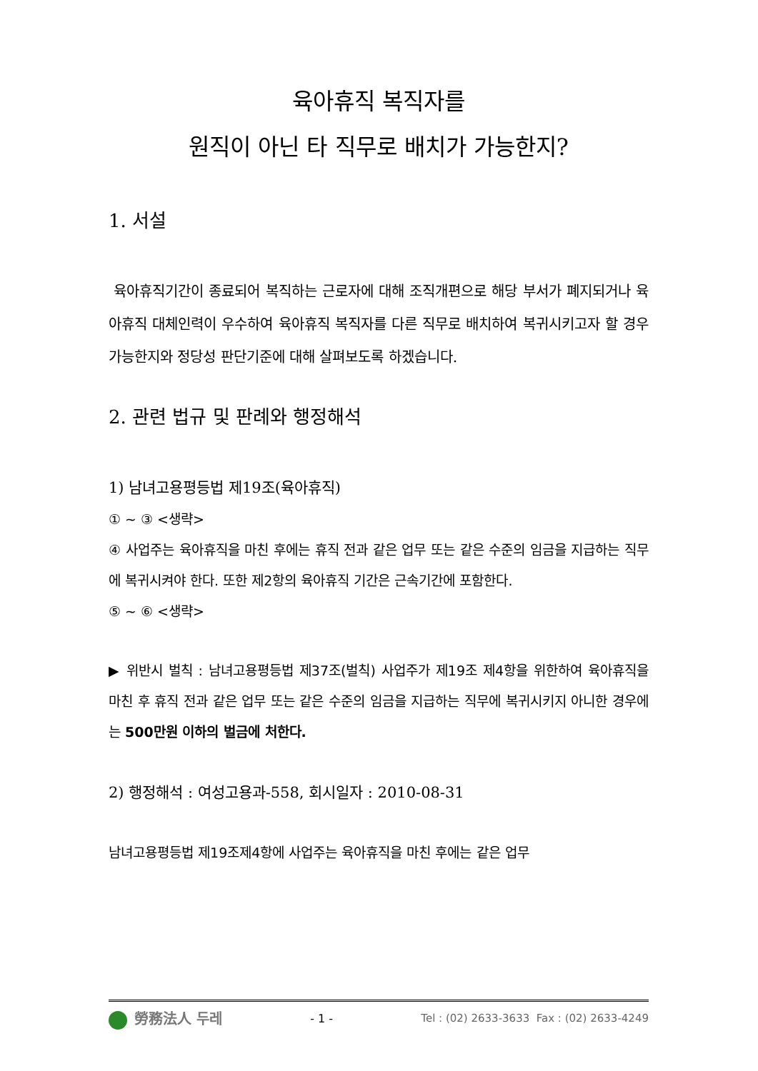육아휴직 복직자를
원직이 아닌 타 직무로 배치가 가능한지?
1. 서설
육아휴직기간이 종료되어 복직하는 근로자에 대해 조직개편으로 해당 부서가 폐지되거나 육아휴직 대체인력이 우수하여 육아휴직 복직자를 다른 직무로 배치하여 복귀시키고자 할 경우 가능한지와 정당성 판단기준에 대해 살펴보도록 하겠습니다.
2. 관련 법규 및 판례와 행정해석
1) 남녀고용평등법 제19조(육아휴직)
① ~ ③ <생략>
④ 사업주는 육아휴직을 마친 후에는 휴직 전과 같은 업무 또는 같은 수준의 임금을 지급하는 직무에 복귀시켜야 한다. 또한 제2항의 육아휴직 기간은 근속기간에 포함한다.
⑤ ~ ⑥ <생략>
▶ 위반시 벌칙 : 남녀고용평등법 제37조(벌칙) 사업주가 제19조 제4항을 위한하여 육아휴직을 마친 후 휴직 전과 같은 업무 또는 같은 수준의 임금을 지급하는 직무에 복귀시키지 아니한 경우에는 500만원 이하의 벌금에 처한다.
2) 행정해석 : 여성고용과-558, 회시일자 : 2010-08-31
남녀고용평등법 제19조제4항에 사업주는 육아휴직을 마친 후에는 같은 업무
勞務法人 두레 - 1 - Tel : (02) 2633-3633 Fax : (02) 2633-4249